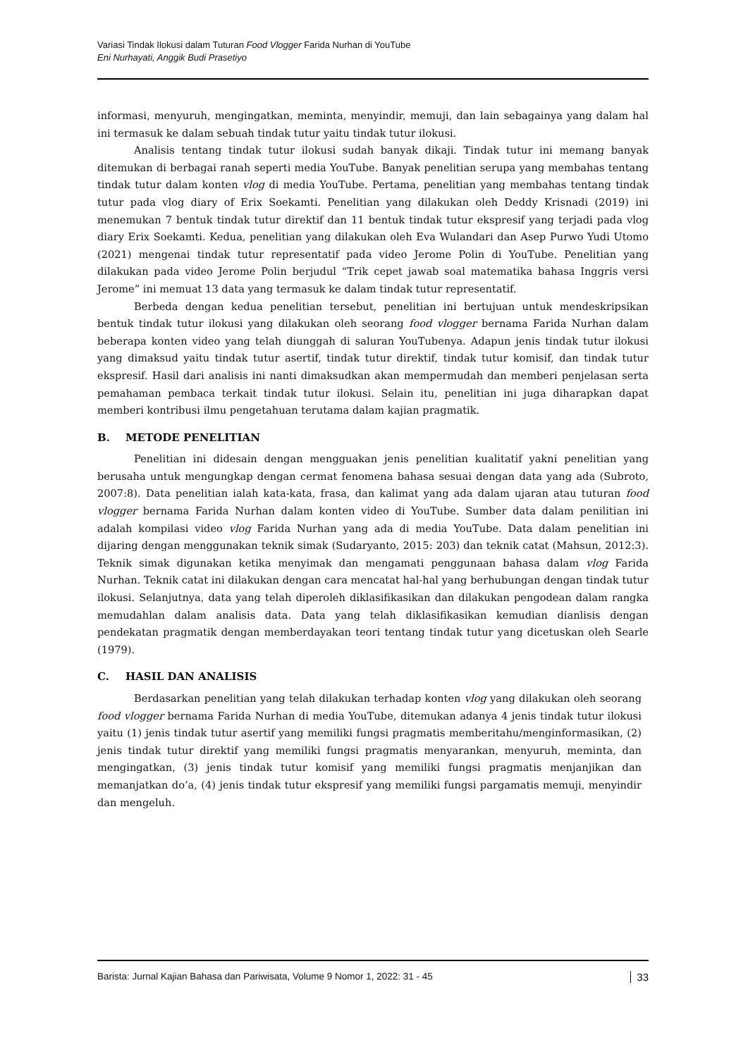Variasi Tindak Ilokusi dalam Tuturan Food Vlogger Farida Nurhan di YouTube
Eni Nurhayati, Anggik Budi Prasetiyo
informasi, menyuruh, mengingatkan, meminta, menyindir, memuji, dan lain sebagainya yang dalam hal ini termasuk ke dalam sebuah tindak tutur yaitu tindak tutur ilokusi.
Analisis tentang tindak tutur ilokusi sudah banyak dikaji. Tindak tutur ini memang banyak ditemukan di berbagai ranah seperti media YouTube. Banyak penelitian serupa yang membahas tentang tindak tutur dalam konten vlog di media YouTube. Pertama, penelitian yang membahas tentang tindak tutur pada vlog diary of Erix Soekamti. Penelitian yang dilakukan oleh Deddy Krisnadi (2019) ini menemukan 7 bentuk tindak tutur direktif dan 11 bentuk tindak tutur ekspresif yang terjadi pada vlog diary Erix Soekamti. Kedua, penelitian yang dilakukan oleh Eva Wulandari dan Asep Purwo Yudi Utomo (2021) mengenai tindak tutur representatif pada video Jerome Polin di YouTube. Penelitian yang dilakukan pada video Jerome Polin berjudul “Trik cepet jawab soal matematika bahasa Inggris versi Jerome” ini memuat 13 data yang termasuk ke dalam tindak tutur representatif.
Berbeda dengan kedua penelitian tersebut, penelitian ini bertujuan untuk mendeskripsikan bentuk tindak tutur ilokusi yang dilakukan oleh seorang food vlogger bernama Farida Nurhan dalam beberapa konten video yang telah diunggah di saluran YouTubenya. Adapun jenis tindak tutur ilokusi yang dimaksud yaitu tindak tutur asertif, tindak tutur direktif, tindak tutur komisif, dan tindak tutur ekspresif. Hasil dari analisis ini nanti dimaksudkan akan mempermudah dan memberi penjelasan serta pemahaman pembaca terkait tindak tutur ilokusi. Selain itu, penelitian ini juga diharapkan dapat memberi kontribusi ilmu pengetahuan terutama dalam kajian pragmatik.
B. METODE PENELITIAN
Penelitian ini didesain dengan mengguakan jenis penelitian kualitatif yakni penelitian yang berusaha untuk mengungkap dengan cermat fenomena bahasa sesuai dengan data yang ada (Subroto, 2007:8). Data penelitian ialah kata-kata, frasa, dan kalimat yang ada dalam ujaran atau tuturan food vlogger bernama Farida Nurhan dalam konten video di YouTube. Sumber data dalam penilitian ini adalah kompilasi video vlog Farida Nurhan yang ada di media YouTube. Data dalam penelitian ini dijaring dengan menggunakan teknik simak (Sudaryanto, 2015: 203) dan teknik catat (Mahsun, 2012:3). Teknik simak digunakan ketika menyimak dan mengamati penggunaan bahasa dalam vlog Farida Nurhan. Teknik catat ini dilakukan dengan cara mencatat hal-hal yang berhubungan dengan tindak tutur ilokusi. Selanjutnya, data yang telah diperoleh diklasifikasikan dan dilakukan pengodean dalam rangka memudahlan dalam analisis data. Data yang telah diklasifikasikan kemudian dianlisis dengan pendekatan pragmatik dengan memberdayakan teori tentang tindak tutur yang dicetuskan oleh Searle (1979).
C. HASIL DAN ANALISIS
Berdasarkan penelitian yang telah dilakukan terhadap konten vlog yang dilakukan oleh seorang food vlogger bernama Farida Nurhan di media YouTube, ditemukan adanya 4 jenis tindak tutur ilokusi yaitu (1) jenis tindak tutur asertif yang memiliki fungsi pragmatis memberitahu/menginformasikan, (2) jenis tindak tutur direktif yang memiliki fungsi pragmatis menyarankan, menyuruh, meminta, dan mengingatkan, (3) jenis tindak tutur komisif yang memiliki fungsi pragmatis menjanjikan dan memanjatkan do’a, (4) jenis tindak tutur ekspresif yang memiliki fungsi pargamatis memuji, menyindir dan mengeluh.
Barista: Jurnal Kajian Bahasa dan Pariwisata, Volume 9 Nomor 1, 2022: 31 - 45 33